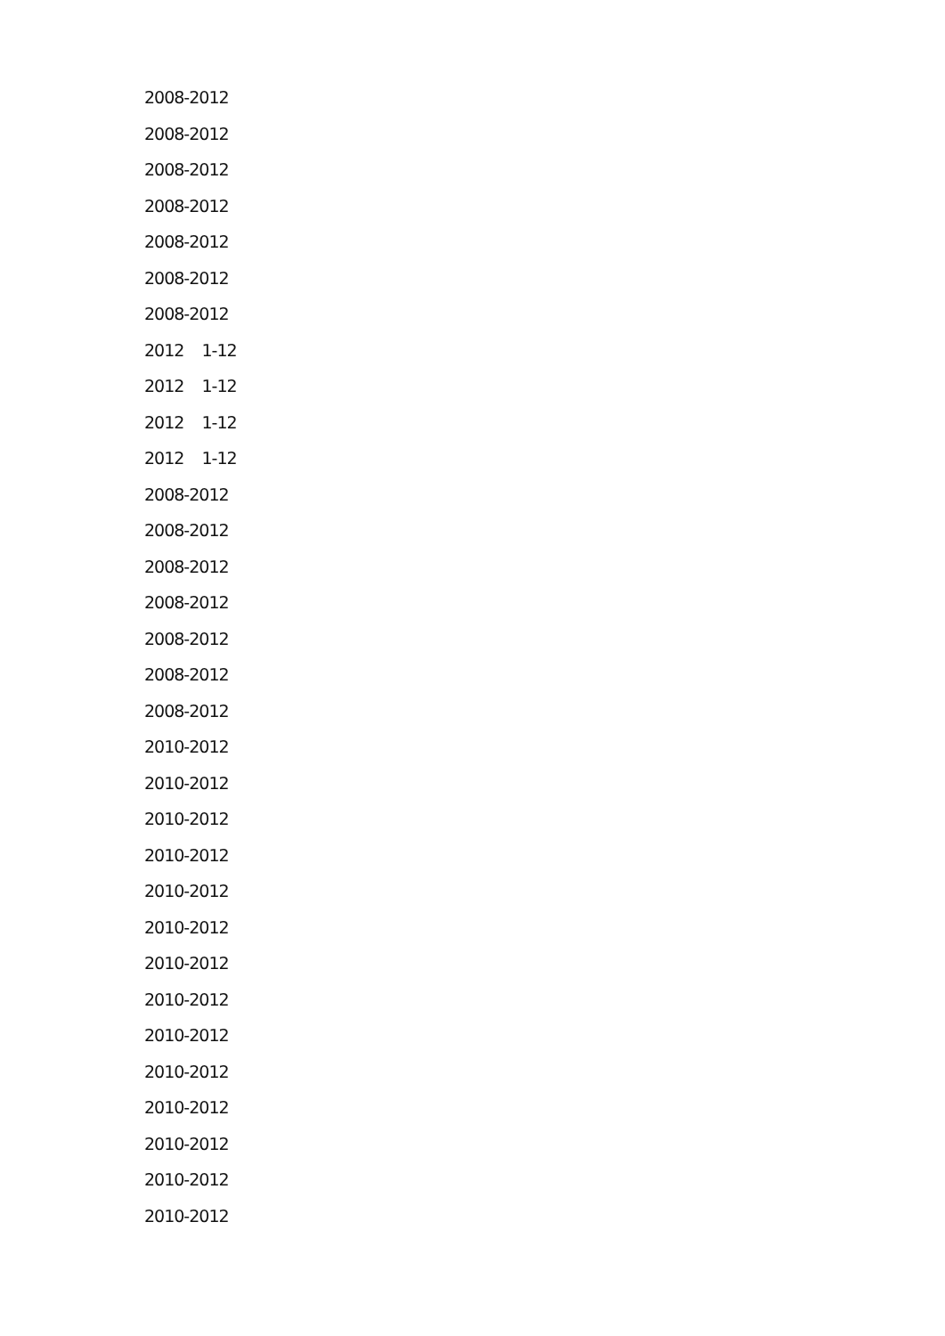2008-2012
2008-2012
2008-2012
2008-2012
2008-2012
2008-2012
2008-2012
2012 1-12
2012 1-12
2012 1-12
2012 1-12
2008-2012
2008-2012
2008-2012
2008-2012
2008-2012
2008-2012
2008-2012
2010-2012
2010-2012
2010-2012
2010-2012
2010-2012
2010-2012
2010-2012
2010-2012
2010-2012
2010-2012
2010-2012
2010-2012
2010-2012
2010-2012